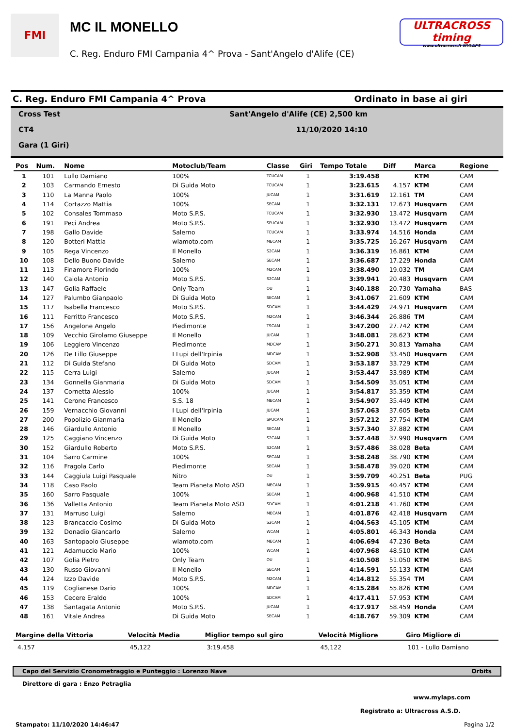FMI
MC IL MONELLO
C. Reg. Enduro FMI Campania 4^ Prova - Sant'Angelo d'Alife (CE)
ULTRACROSS timing
www.ultracross.it MYLAPS
C. Reg. Enduro FMI Campania 4^ Prova Ordinato in base ai giri
Cross Test Sant'Angelo d'Alife (CE) 2,500 km
CT4 11/10/2020 14:10
Gara (1 Giri)
| Pos | Num. | Nome | Motoclub/Team | Classe | Giri | Tempo Totale | Diff | Marca | Regione |
| --- | --- | --- | --- | --- | --- | --- | --- | --- | --- |
| 1 | 101 | Lullo Damiano | 100% | TCUCAM | 1 | 3:19.458 | | KTM | CAM |
| 2 | 103 | Carmando Ernesto | Di Guida Moto | TCUCAM | 1 | 3:23.615 | 4.157 | KTM | CAM |
| 3 | 110 | La Manna Paolo | 100% | JUCAM | 1 | 3:31.619 | 12.161 | TM | CAM |
| 4 | 114 | Cortazzo Mattia | 100% | SECAM | 1 | 3:32.131 | 12.673 | Husqvarn | CAM |
| 5 | 102 | Consales Tommaso | Moto S.P.S. | TCUCAM | 1 | 3:32.930 | 13.472 | Husqvarn | CAM |
| 6 | 191 | Peci Andrea | Moto S.P.S. | SPUCAM | 1 | 3:32.930 | 13.472 | Husqvarn | CAM |
| 7 | 198 | Gallo Davide | Salerno | TCUCAM | 1 | 3:33.974 | 14.516 | Honda | CAM |
| 8 | 120 | Botteri Mattia | wlamoto.com | MECAM | 1 | 3:35.725 | 16.267 | Husqvarn | CAM |
| 9 | 105 | Rega Vincenzo | Il Monello | S2CAM | 1 | 3:36.319 | 16.861 | KTM | CAM |
| 10 | 108 | Dello Buono Davide | Salerno | SECAM | 1 | 3:36.687 | 17.229 | Honda | CAM |
| 11 | 113 | Finamore Florindo | 100% | M2CAM | 1 | 3:38.490 | 19.032 | TM | CAM |
| 12 | 140 | Caiola Antonio | Moto S.P.S. | S2CAM | 1 | 3:39.941 | 20.483 | Husqvarn | CAM |
| 13 | 147 | Golia Raffaele | Only Team | OU | 1 | 3:40.188 | 20.730 | Yamaha | BAS |
| 14 | 127 | Palumbo Gianpaolo | Di Guida Moto | SECAM | 1 | 3:41.067 | 21.609 | KTM | CAM |
| 15 | 117 | Isabella Francesco | Moto S.P.S. | SDCAM | 1 | 3:44.429 | 24.971 | Husqvarn | CAM |
| 16 | 111 | Ferritto Francesco | Moto S.P.S. | M2CAM | 1 | 3:46.344 | 26.886 | TM | CAM |
| 17 | 156 | Angelone Angelo | Piedimonte | TSCAM | 1 | 3:47.200 | 27.742 | KTM | CAM |
| 18 | 109 | Vecchio Girolamo Giuseppe | Il Monello | JUCAM | 1 | 3:48.081 | 28.623 | KTM | CAM |
| 19 | 106 | Leggiero Vincenzo | Piedimonte | MDCAM | 1 | 3:50.271 | 30.813 | Yamaha | CAM |
| 20 | 126 | De Lillo Giuseppe | I Lupi dell'Irpinia | MDCAM | 1 | 3:52.908 | 33.450 | Husqvarn | CAM |
| 21 | 112 | Di Guida Stefano | Di Guida Moto | SDCAM | 1 | 3:53.187 | 33.729 | KTM | CAM |
| 22 | 115 | Cerra Luigi | Salerno | JUCAM | 1 | 3:53.447 | 33.989 | KTM | CAM |
| 23 | 134 | Gonnella Gianmaria | Di Guida Moto | SDCAM | 1 | 3:54.509 | 35.051 | KTM | CAM |
| 24 | 137 | Cornetta Alessio | 100% | JUCAM | 1 | 3:54.817 | 35.359 | KTM | CAM |
| 25 | 141 | Cerone Francesco | S.S. 18 | MECAM | 1 | 3:54.907 | 35.449 | KTM | CAM |
| 26 | 159 | Vernacchio Giovanni | I Lupi dell'Irpinia | JUCAM | 1 | 3:57.063 | 37.605 | Beta | CAM |
| 27 | 200 | Popolizio Gianmaria | Il Monello | SPUCAM | 1 | 3:57.212 | 37.754 | KTM | CAM |
| 28 | 146 | Giardullo Antonio | Il Monello | SECAM | 1 | 3:57.340 | 37.882 | KTM | CAM |
| 29 | 125 | Caggiano Vincenzo | Di Guida Moto | S2CAM | 1 | 3:57.448 | 37.990 | Husqvarn | CAM |
| 30 | 152 | Giardullo Roberto | Moto S.P.S. | S2CAM | 1 | 3:57.486 | 38.028 | Beta | CAM |
| 31 | 104 | Sarro Carmine | 100% | SECAM | 1 | 3:58.248 | 38.790 | KTM | CAM |
| 32 | 116 | Fragola Carlo | Piedimonte | SECAM | 1 | 3:58.478 | 39.020 | KTM | CAM |
| 33 | 144 | Caggiula Luigi Pasquale | Nitro | OU | 1 | 3:59.709 | 40.251 | Beta | PUG |
| 34 | 118 | Caso Paolo | Team Pianeta Moto ASD | MECAM | 1 | 3:59.915 | 40.457 | KTM | CAM |
| 35 | 160 | Sarro Pasquale | 100% | SECAM | 1 | 4:00.968 | 41.510 | KTM | CAM |
| 36 | 136 | Valletta Antonio | Team Pianeta Moto ASD | SDCAM | 1 | 4:01.218 | 41.760 | KTM | CAM |
| 37 | 131 | Marruso Luigi | Salerno | MECAM | 1 | 4:01.876 | 42.418 | Husqvarn | CAM |
| 38 | 123 | Brancaccio Cosimo | Di Guida Moto | S2CAM | 1 | 4:04.563 | 45.105 | KTM | CAM |
| 39 | 132 | Donadio Giancarlo | Salerno | WCAM | 1 | 4:05.801 | 46.343 | Honda | CAM |
| 40 | 163 | Santopaolo Giuseppe | wlamoto.com | MECAM | 1 | 4:06.694 | 47.236 | Beta | CAM |
| 41 | 121 | Adamuccio Mario | 100% | WCAM | 1 | 4:07.968 | 48.510 | KTM | CAM |
| 42 | 107 | Golia Pietro | Only Team | OU | 1 | 4:10.508 | 51.050 | KTM | BAS |
| 43 | 130 | Russo Giovanni | Il Monello | SECAM | 1 | 4:14.591 | 55.133 | KTM | CAM |
| 44 | 124 | Izzo Davide | Moto S.P.S. | M2CAM | 1 | 4:14.812 | 55.354 | TM | CAM |
| 45 | 119 | Coglianese Dario | 100% | MDCAM | 1 | 4:15.284 | 55.826 | KTM | CAM |
| 46 | 153 | Cecere Eraldo | 100% | SDCAM | 1 | 4:17.411 | 57.953 | KTM | CAM |
| 47 | 138 | Santagata Antonio | Moto S.P.S. | JUCAM | 1 | 4:17.917 | 58.459 | Honda | CAM |
| 48 | 161 | Vitale Andrea | Di Guida Moto | SECAM | 1 | 4:18.767 | 59.309 | KTM | CAM |
| Margine della Vittoria | Velocità Media | Miglior tempo sul giro | Velocità Migliore | Giro Migliore di |
| --- | --- | --- | --- | --- |
| 4.157 | 45,122 | 3:19.458 | 45,122 | 101 - Lullo Damiano |
Capo del Servizio Cronometraggio e Punteggio : Lorenzo Nave Orbits
Direttore di gara : Enzo Petraglia
www.mylaps.com
Registrato a: Ultracross A.S.D.
Stampato: 11/10/2020 14:46:47 Pagina 1/2